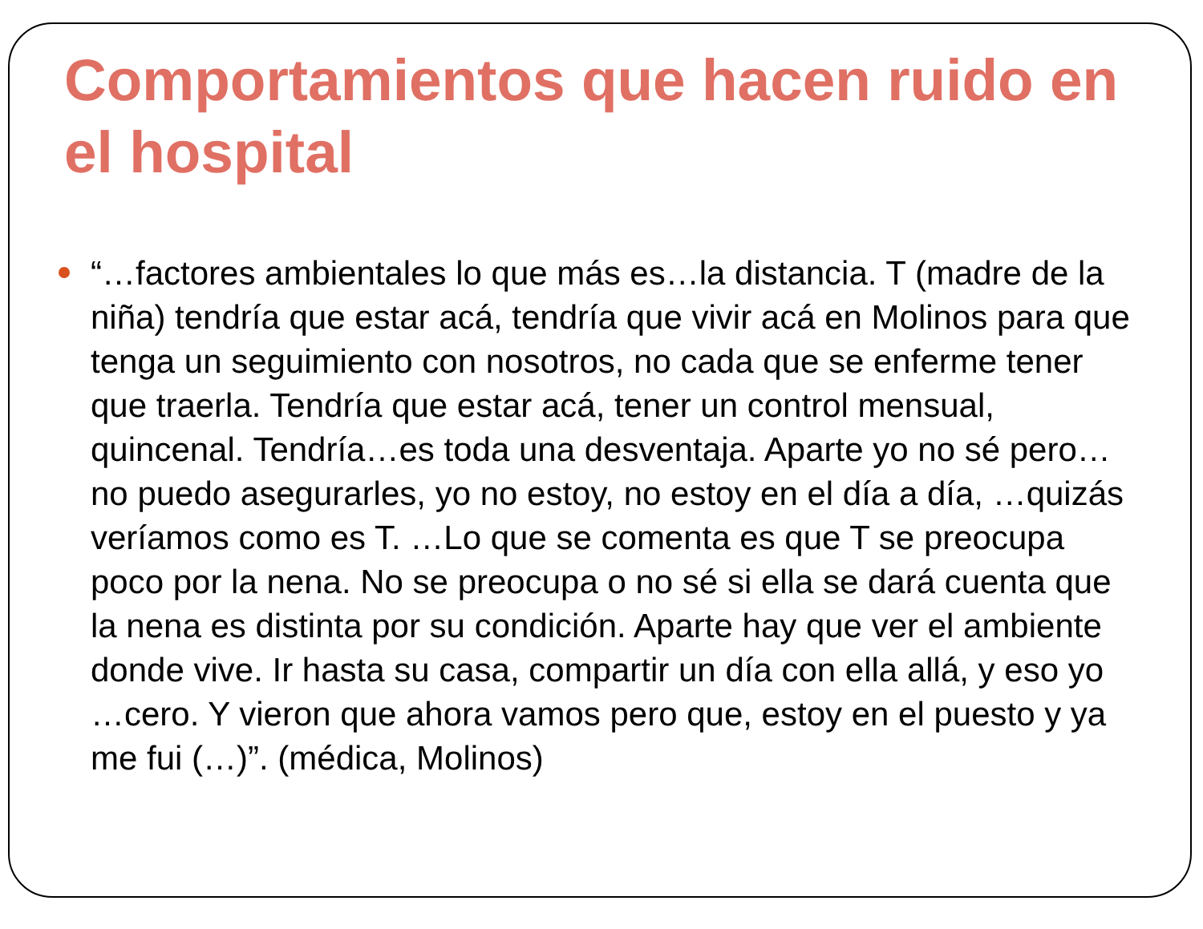Comportamientos que hacen ruido en el hospital
“…factores ambientales lo que más es…la distancia. T (madre de la niña) tendría que estar acá, tendría que vivir acá en Molinos para que tenga un seguimiento con nosotros, no cada que se enferme tener que traerla. Tendría que estar acá, tener un control mensual, quincenal. Tendría…es toda una desventaja. Aparte yo no sé pero…no puedo asegurarles, yo no estoy, no estoy en el día a día, …quizás veríamos como es T. …Lo que se comenta es que T se preocupa poco por la nena. No se preocupa o no sé si ella se dará cuenta que la nena es distinta por su condición. Aparte hay que ver el ambiente donde vive. Ir hasta su casa, compartir un día con ella allá, y eso yo …cero. Y vieron que ahora vamos pero que, estoy en el puesto y ya me fui (…)”. (médica, Molinos)